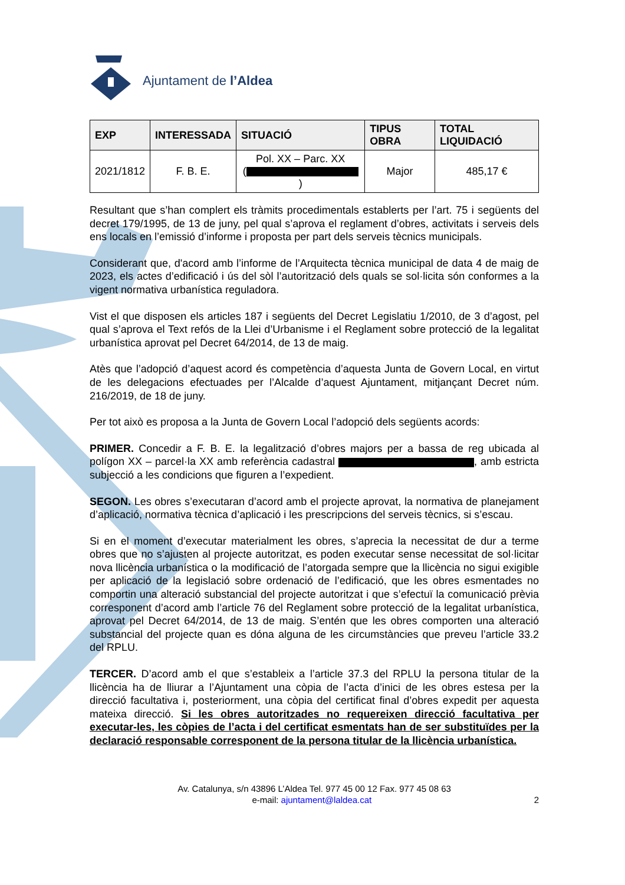Ajuntament de l’Aldea
| EXP | INTERESSADA | SITUACIÓ | TIPUS OBRA | TOTAL LIQUIDACIÓ |
| --- | --- | --- | --- | --- |
| 2021/1812 | F. B. E. | Pol. XX – Parc. XX ( ) | Major | 485,17 € |
Resultant que s’han complert els tràmits procedimentals establerts per l’art. 75 i següents del decret 179/1995, de 13 de juny, pel qual s’aprova el reglament d’obres, activitats i serveis dels ens locals en l’emissió d’informe i proposta per part dels serveis tècnics municipals.
Considerant que, d'acord amb l’informe de l’Arquitecta tècnica municipal de data 4 de maig de 2023, els actes d’edificació i ús del sòl l’autorització dels quals se sol·licita són conformes a la vigent normativa urbanística reguladora.
Vist el que disposen els articles 187 i següents del Decret Legislatiu 1/2010, de 3 d’agost, pel qual s’aprova el Text refós de la Llei d’Urbanisme i el Reglament sobre protecció de la legalitat urbanística aprovat pel Decret 64/2014, de 13 de maig.
Atès que l’adopció d’aquest acord és competència d’aquesta Junta de Govern Local, en virtut de les delegacions efectuades per l’Alcalde d’aquest Ajuntament, mitjançant Decret núm. 216/2019, de 18 de juny.
Per tot això es proposa a la Junta de Govern Local l’adopció dels següents acords:
PRIMER. Concedir a F. B. E. la legalització d’obres majors per a bassa de reg ubicada al polígon XX – parcel·la XX amb referència cadastral , amb estricta subjecció a les condicions que figuren a l’expedient.
SEGON. Les obres s’executaran d’acord amb el projecte aprovat, la normativa de planejament d’aplicació, normativa tècnica d’aplicació i les prescripcions del serveis tècnics, si s’escau.
Si en el moment d’executar materialment les obres, s’aprecia la necessitat de dur a terme obres que no s’ajusten al projecte autoritzat, es poden executar sense necessitat de sol·licitar nova llicència urbanística o la modificació de l’atorgada sempre que la llicència no sigui exigible per aplicació de la legislació sobre ordenació de l’edificació, que les obres esmentades no comportin una alteració substancial del projecte autoritzat i que s’efectuï la comunicació prèvia corresponent d’acord amb l’article 76 del Reglament sobre protecció de la legalitat urbanística, aprovat pel Decret 64/2014, de 13 de maig. S’entén que les obres comporten una alteració substancial del projecte quan es dóna alguna de les circumstàncies que preveu l’article 33.2 del RPLU.
TERCER. D’acord amb el que s’estableix a l’article 37.3 del RPLU la persona titular de la llicència ha de lliurar a l’Ajuntament una còpia de l’acta d’inici de les obres estesa per la direcció facultativa i, posteriorment, una còpia del certificat final d’obres expedit per aquesta mateixa direcció. Si les obres autoritzades no requereixen direcció facultativa per executar-les, les còpies de l’acta i del certificat esmentats han de ser substituïdes per la declaració responsable corresponent de la persona titular de la llicència urbanística.
Av. Catalunya, s/n 43896 L’Aldea Tel. 977 45 00 12 Fax. 977 45 08 63
e-mail: ajuntament@laldea.cat 2